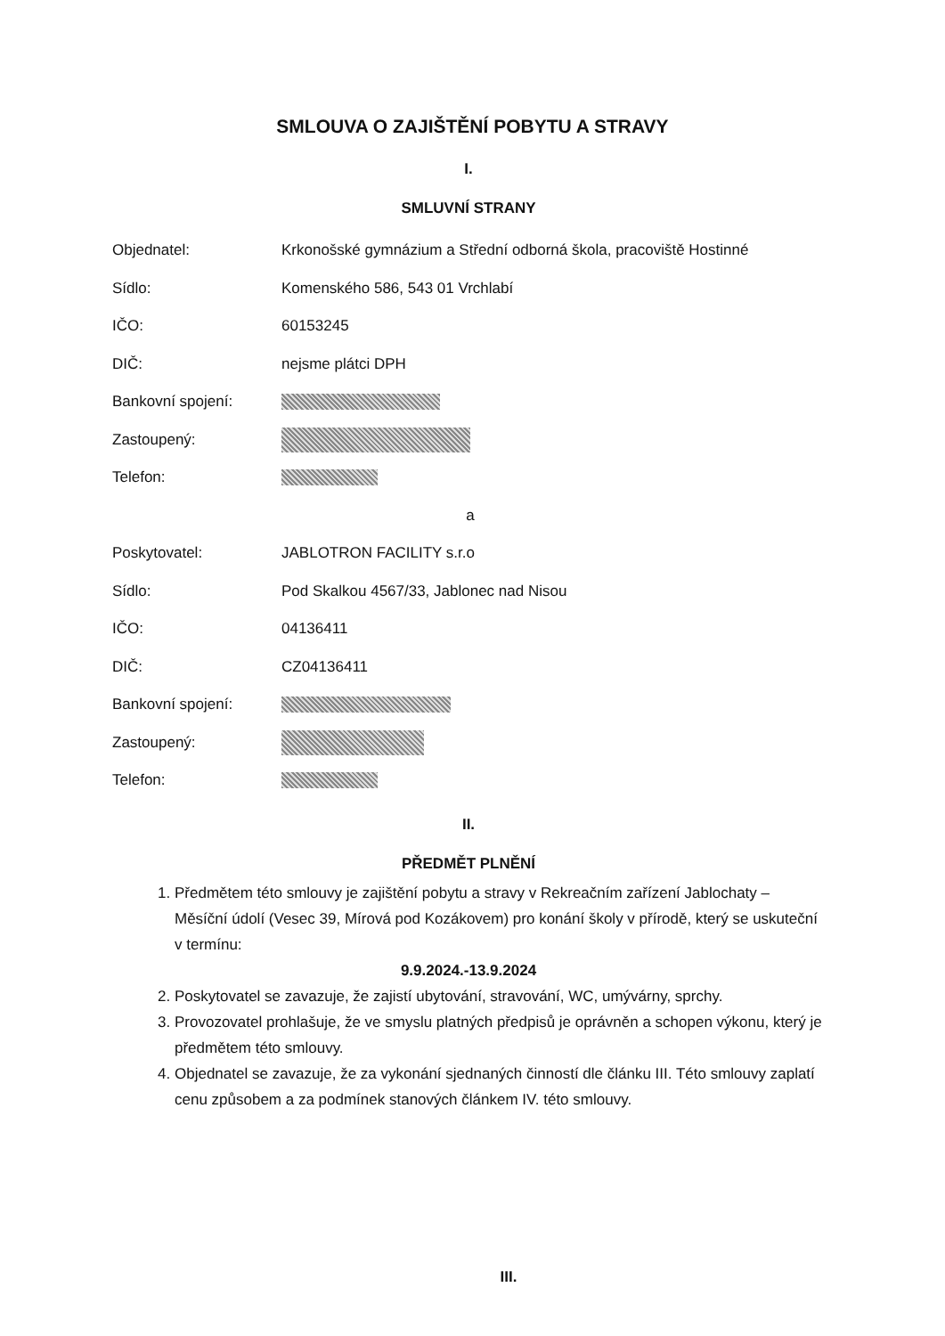SMLOUVA O ZAJIŠTĚNÍ POBYTU A STRAVY
I.
SMLUVNÍ STRANY
Objednatel: Krkonošské gymnázium a Střední odborná škola, pracoviště Hostinné
Sídlo: Komenského 586, 543 01 Vrchlabí
IČO: 60153245
DIČ: nejsme plátci DPH
Bankovní spojení:
Zastoupený:
Telefon:
a
Poskytovatel: JABLOTRON FACILITY s.r.o
Sídlo: Pod Skalkou 4567/33, Jablonec nad Nisou
IČO: 04136411
DIČ: CZ04136411
Bankovní spojení:
Zastoupený:
Telefon:
II.
PŘEDMĚT PLNĚNÍ
1. Předmětem této smlouvy je zajištění pobytu a stravy v Rekreačním zařízení Jablochaty – Měsíční údolí (Vesec 39, Mírová pod Kozákovem) pro konání školy v přírodě, který se uskuteční v termínu:
9.9.2024.-13.9.2024
2. Poskytovatel se zavazuje, že zajistí ubytování, stravování, WC, umývárny, sprchy.
3. Provozovatel prohlašuje, že ve smyslu platných předpisů je oprávněn a schopen výkonu, který je předmětem této smlouvy.
4. Objednatel se zavazuje, že za vykonání sjednaných činností dle článku III. Této smlouvy zaplatí cenu způsobem a za podmínek stanových článkem IV. této smlouvy.
III.